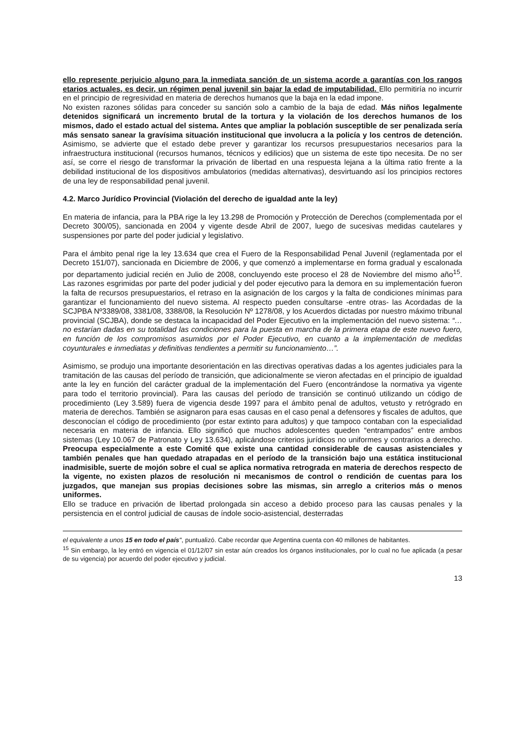ello represente perjuicio alguno para la inmediata sanción de un sistema acorde a garantías con los rangos etarios actuales, es decir, un régimen penal juvenil sin bajar la edad de imputabilidad. Ello permitiría no incurrir en el principio de regresividad en materia de derechos humanos que la baja en la edad impone.
No existen razones sólidas para conceder su sanción solo a cambio de la baja de edad. Más niños legalmente detenidos significará un incremento brutal de la tortura y la violación de los derechos humanos de los mismos, dado el estado actual del sistema. Antes que ampliar la población susceptible de ser penalizada sería más sensato sanear la gravísima situación institucional que involucra a la policía y los centros de detención. Asimismo, se advierte que el estado debe prever y garantizar los recursos presupuestarios necesarios para la infraestructura institucional (recursos humanos, técnicos y edilicios) que un sistema de este tipo necesita. De no ser así, se corre el riesgo de transformar la privación de libertad en una respuesta lejana a la última ratio frente a la debilidad institucional de los dispositivos ambulatorios (medidas alternativas), desvirtuando así los principios rectores de una ley de responsabilidad penal juvenil.
4.2. Marco Jurídico Provincial (Violación del derecho de igualdad ante la ley)
En materia de infancia, para la PBA rige la ley 13.298 de Promoción y Protección de Derechos (complementada por el Decreto 300/05), sancionada en 2004 y vigente desde Abril de 2007, luego de sucesivas medidas cautelares y suspensiones por parte del poder judicial y legislativo.
Para el ámbito penal rige la ley 13.634 que crea el Fuero de la Responsabilidad Penal Juvenil (reglamentada por el Decreto 151/07), sancionada en Diciembre de 2006, y que comenzó a implementarse en forma gradual y escalonada por departamento judicial recién en Julio de 2008, concluyendo este proceso el 28 de Noviembre del mismo año<sup>15</sup>. Las razones esgrimidas por parte del poder judicial y del poder ejecutivo para la demora en su implementación fueron la falta de recursos presupuestarios, el retraso en la asignación de los cargos y la falta de condiciones mínimas para garantizar el funcionamiento del nuevo sistema. Al respecto pueden consultarse -entre otras- las Acordadas de la SCJPBA Nº3389/08, 3381/08, 3388/08, la Resolución Nº 1278/08, y los Acuerdos dictadas por nuestro máximo tribunal provincial (SCJBA), donde se destaca la incapacidad del Poder Ejecutivo en la implementación del nuevo sistema: “… no estarían dadas en su totalidad las condiciones para la puesta en marcha de la primera etapa de este nuevo fuero, en función de los compromisos asumidos por el Poder Ejecutivo, en cuanto a la implementación de medidas coyunturales e inmediatas y definitivas tendientes a permitir su funcionamiento…”.
Asimismo, se produjo una importante desorientación en las directivas operativas dadas a los agentes judiciales para la tramitación de las causas del período de transición, que adicionalmente se vieron afectadas en el principio de igualdad ante la ley en función del carácter gradual de la implementación del Fuero (encontrándose la normativa ya vigente para todo el territorio provincial). Para las causas del período de transición se continuó utilizando un código de procedimiento (Ley 3.589) fuera de vigencia desde 1997 para el ámbito penal de adultos, vetusto y retrógrado en materia de derechos. También se asignaron para esas causas en el caso penal a defensores y fiscales de adultos, que desconocían el código de procedimiento (por estar extinto para adultos) y que tampoco contaban con la especialidad necesaria en materia de infancia. Ello significó que muchos adolescentes queden “entrampados” entre ambos sistemas (Ley 10.067 de Patronato y Ley 13.634), aplicándose criterios jurídicos no uniformes y contrarios a derecho. Preocupa especialmente a este Comité que existe una cantidad considerable de causas asistenciales y también penales que han quedado atrapadas en el período de la transición bajo una estática institucional inadmisible, suerte de mojón sobre el cual se aplica normativa retrograda en materia de derechos respecto de la vigente, no existen plazos de resolución ni mecanismos de control o rendición de cuentas para los juzgados, que manejan sus propias decisiones sobre las mismas, sin arreglo a criterios más o menos uniformes.
Ello se traduce en privación de libertad prolongada sin acceso a debido proceso para las causas penales y la persistencia en el control judicial de causas de índole socio-asistencial, desterradas
el equivalente a unos 15 en todo el país", puntualizó. Cabe recordar que Argentina cuenta con 40 millones de habitantes.
<sup>15</sup> Sin embargo, la ley entró en vigencia el 01/12/07 sin estar aún creados los órganos institucionales, por lo cual no fue aplicada (a pesar de su vigencia) por acuerdo del poder ejecutivo y judicial.
13